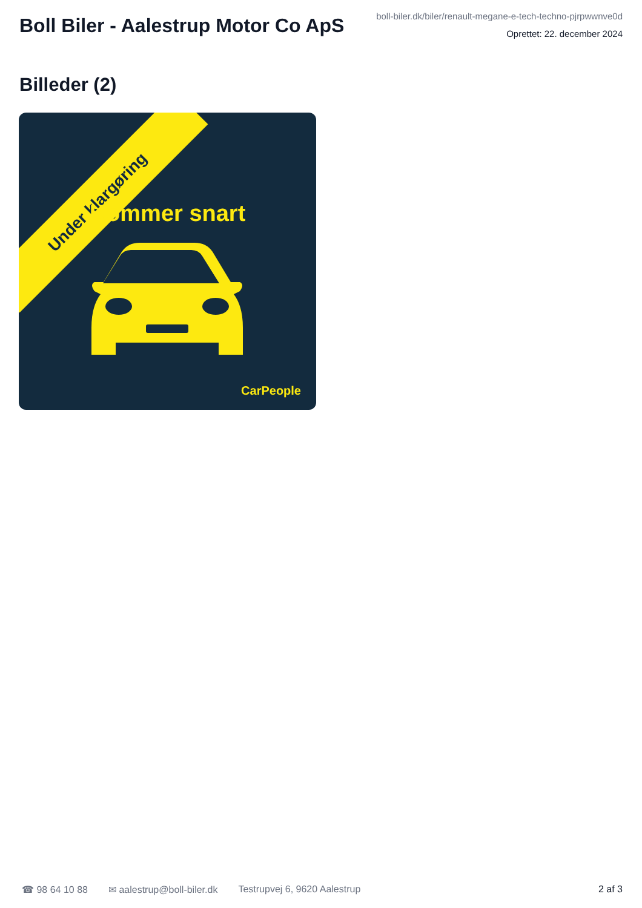Boll Biler - Aalestrup Motor Co ApS
boll-biler.dk/biler/renault-megane-e-tech-techno-pjrpwwnve0d
Oprettet: 22. december 2024
Billeder (2)
Under klargøring
Kommer snart
CarPeople
☎ 98 64 10 88 ✉ aalestrup@boll-biler.dk Testrupvej 6, 9620 Aalestrup 2 af 3